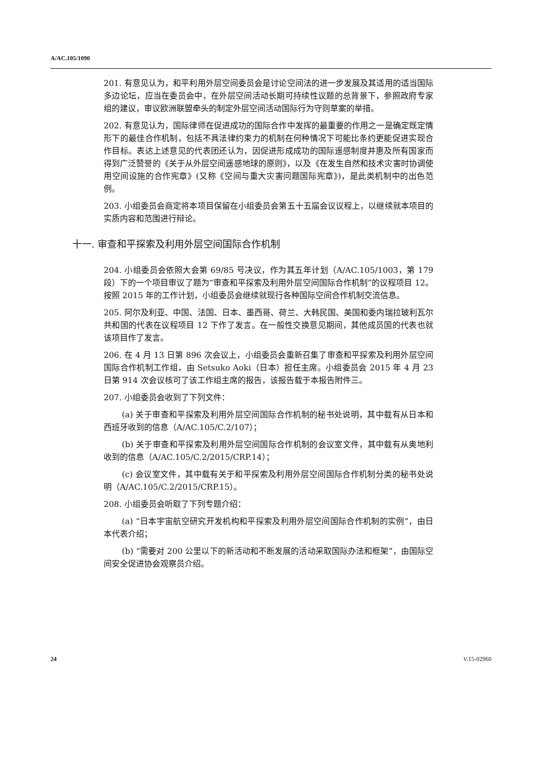A/AC.105/1090
201. 有意见认为，和平利用外层空间委员会是讨论空间法的进一步发展及其适用的适当国际多边论坛，应当在委员会中，在外层空间活动长期可持续性议题的总背景下，参照政府专家组的建议，审议欧洲联盟牵头的制定外层空间活动国际行为守则草案的举措。
202. 有意见认为，国际律师在促进成功的国际合作中发挥的最重要的作用之一是确定既定情形下的最佳合作机制，包括不具法律约束力的机制在何种情况下可能比条约更能促进实现合作目标。表达上述意见的代表团还认为，因促进形成成功的国际遥感制度并惠及所有国家而得到广泛赞誉的《关于从外层空间遥感地球的原则》，以及《在发生自然和技术灾害时协调使用空间设施的合作宪章》(又称《空间与重大灾害问题国际宪章》)，是此类机制中的出色范例。
203. 小组委员会商定将本项目保留在小组委员会第五十五届会议议程上，以继续就本项目的实质内容和范围进行辩论。
十一. 审查和平探索及利用外层空间国际合作机制
204. 小组委员会依照大会第 69/85 号决议，作为其五年计划（A/AC.105/1003，第 179 段）下的一个项目审议了题为“审查和平探索及利用外层空间国际合作机制”的议程项目 12。按照 2015 年的工作计划，小组委员会继续就现行各种国际空间合作机制交流信息。
205. 阿尔及利亚、中国、法国、日本、墨西哥、荷兰、大韩民国、美国和委内瑞拉玻利瓦尔共和国的代表在议程项目 12 下作了发言。在一般性交换意见期间，其他成员国的代表也就该项目作了发言。
206. 在 4 月 13 日第 896 次会议上，小组委员会重新召集了审查和平探索及利用外层空间国际合作机制工作组，由 Setsuko Aoki（日本）担任主席。小组委员会 2015 年 4 月 23 日第 914 次会议核可了该工作组主席的报告，该报告载于本报告附件三。
207. 小组委员会收到了下列文件：
(a) 关于审查和平探索及利用外层空间国际合作机制的秘书处说明，其中载有从日本和西班牙收到的信息（A/AC.105/C.2/107）；
(b) 关于审查和平探索及利用外层空间国际合作机制的会议室文件，其中载有从奥地利收到的信息（A/AC.105/C.2/2015/CRP.14）；
(c) 会议室文件，其中载有关于和平探索及利用外层空间国际合作机制分类的秘书处说明（A/AC.105/C.2/2015/CRP.15）。
208. 小组委员会听取了下列专题介绍：
(a) “日本宇宙航空研究开发机构和平探索及利用外层空间国际合作机制的实例”，由日本代表介绍；
(b) “需要对 200 公里以下的新活动和不断发展的活动采取国际办法和框架”，由国际空间安全促进协会观察员介绍。
24 V.15-02960